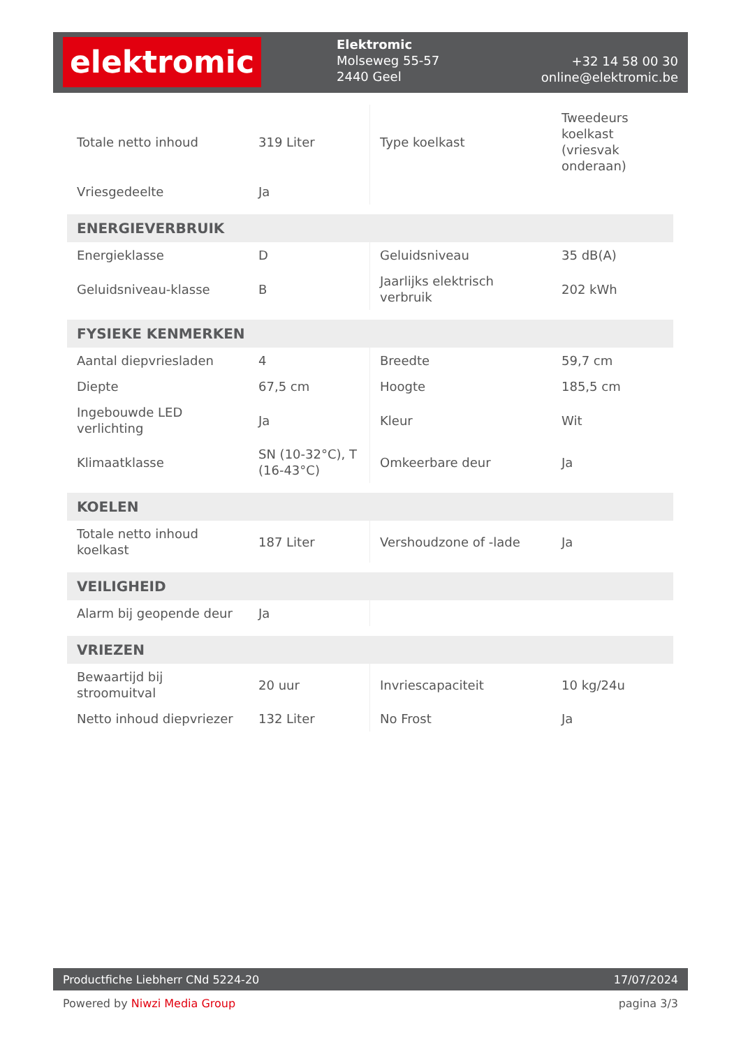elektromic
Elektromic
Molseweg 55-57
2440 Geel
+32 14 58 00 30
online@elektromic.be
| Totale netto inhoud | 319 Liter | Type koelkast | Tweedeurs koelkast (vriesvak onderaan) |
| Vriesgedeelte | Ja | | |
| ENERGIEVERBRUIK | | | |
| Energieklasse | D | Geluidsniveau | 35 dB(A) |
| Geluidsniveau-klasse | B | Jaarlijks elektrisch verbruik | 202 kWh |
| FYSIEKE KENMERKEN | | | |
| Aantal diepvriesladen | 4 | Breedte | 59,7 cm |
| Diepte | 67,5 cm | Hoogte | 185,5 cm |
| Ingebouwde LED verlichting | Ja | Kleur | Wit |
| Klimaatklasse | SN (10-32°C), T (16-43°C) | Omkeerbare deur | Ja |
| KOELEN | | | |
| Totale netto inhoud koelkast | 187 Liter | Vershoudzone of -lade | Ja |
| VEILIGHEID | | | |
| Alarm bij geopende deur | Ja | | |
| VRIEZEN | | | |
| Bewaartijd bij stroomuitval | 20 uur | Invriescapaciteit | 10 kg/24u |
| Netto inhoud diepvriezer | 132 Liter | No Frost | Ja |
Productfiche Liebherr CNd 5224-20 17/07/2024
Powered by Niwzi Media Group pagina 3/3